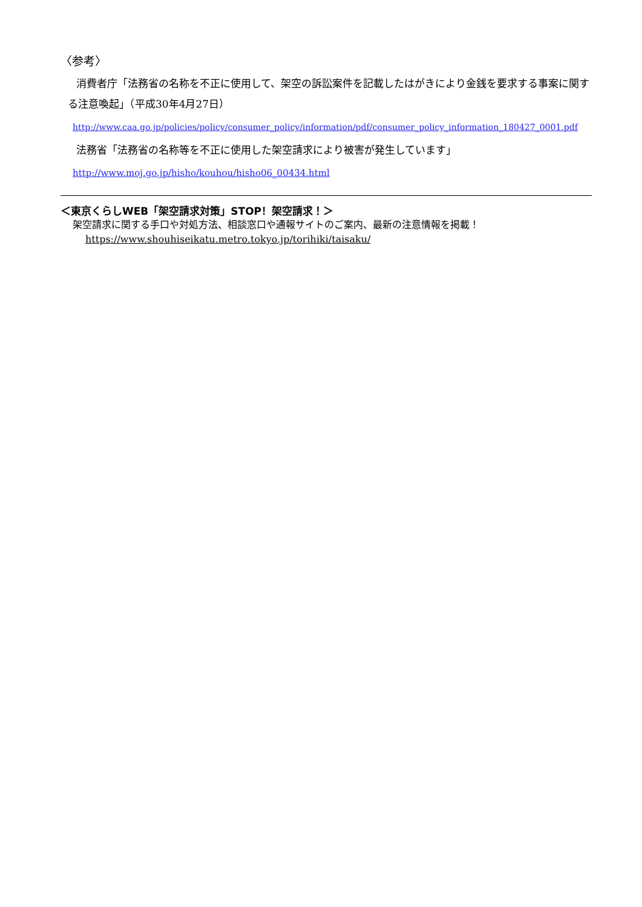〈参考〉
消費者庁「法務省の名称を不正に使用して、架空の訴訟案件を記載したはがきにより金銭を要求する事案に関する注意喚起」（平成30年4月27日）
http://www.caa.go.jp/policies/policy/consumer_policy/information/pdf/consumer_policy_information_180427_0001.pdf
法務省「法務省の名称等を不正に使用した架空請求により被害が発生しています」
http://www.moj.go.jp/hisho/kouhou/hisho06_00434.html
＜東京くらしWEB「架空請求対策」STOP！架空請求！＞
架空請求に関する手口や対処方法、相談窓口や通報サイトのご案内、最新の注意情報を掲載！
https://www.shouhiseikatu.metro.tokyo.jp/torihiki/taisaku/